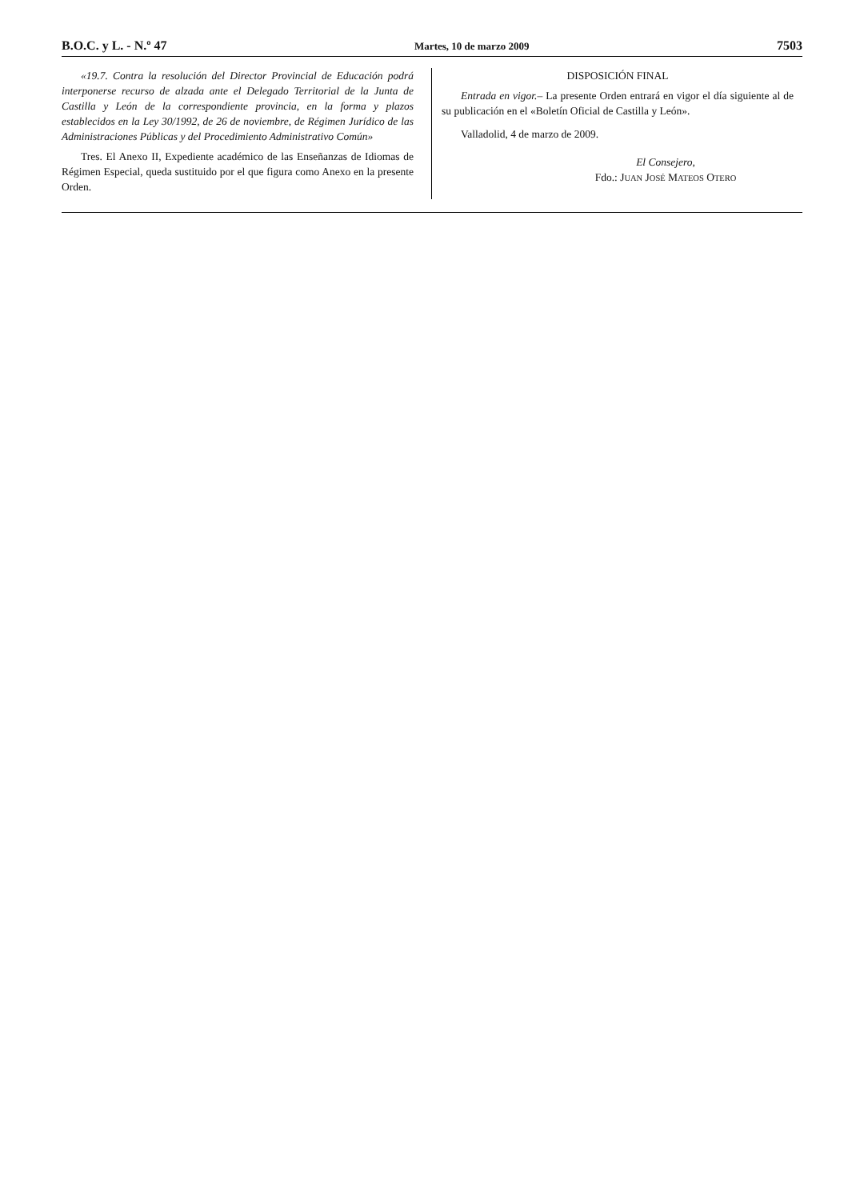B.O.C. y L. - N.º 47 Martes, 10 de marzo 2009 7503
«19.7. Contra la resolución del Director Provincial de Educación podrá interponerse recurso de alzada ante el Delegado Territorial de la Junta de Castilla y León de la correspondiente provincia, en la forma y plazos establecidos en la Ley 30/1992, de 26 de noviembre, de Régimen Jurídico de las Administraciones Públicas y del Procedimiento Administrativo Común»
Tres. El Anexo II, Expediente académico de las Enseñanzas de Idiomas de Régimen Especial, queda sustituido por el que figura como Anexo en la presente Orden.
DISPOSICIÓN FINAL
Entrada en vigor.– La presente Orden entrará en vigor el día siguiente al de su publicación en el «Boletín Oficial de Castilla y León».
Valladolid, 4 de marzo de 2009.
El Consejero,
Fdo.: JUAN JOSÉ MATEOS OTERO